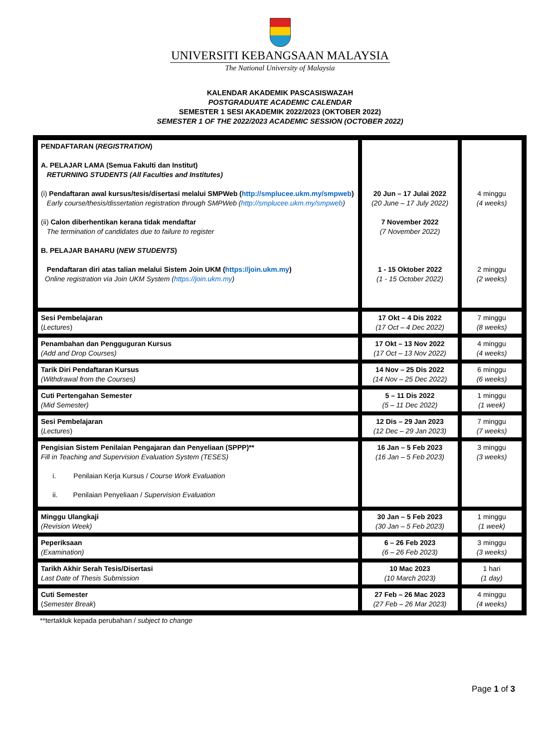UNIVERSITI KEBANGSAAN MALAYSIA
The National University of Malaysia
KALENDAR AKADEMIK PASCASISWAZAH
POSTGRADUATE ACADEMIC CALENDAR
SEMESTER 1 SESI AKADEMIK 2022/2023 (OKTOBER 2022)
SEMESTER 1 OF THE 2022/2023 ACADEMIC SESSION (OCTOBER 2022)
| PENDAFTARAN ( REGISTRATION ) A. PELAJAR LAMA (Semua Fakulti dan Institut) RETURNING STUDENTS (All Faculties and Institutes) (i) Pendaftaran awal kursus/tesis/disertasi melalui SMPWeb ( http://smplucee.ukm.my/smpweb ) Early course/thesis/dissertation registration through SMPWeb ( http://smplucee.ukm.my/smpweb ) (ii) Calon diberhentikan kerana tidak mendaftar The termination of candidates due to failure to register B. PELAJAR BAHARU ( NEW STUDENTS ) Pendaftaran diri atas talian melalui Sistem Join UKM ( https://join.ukm.my ) Online registration via Join UKM System ( https://join.ukm.my ) | 20 Jun – 17 Julai 2022 (20 June – 17 July 2022) 7 November 2022 (7 November 2022) 1 - 15 Oktober 2022 (1 - 15 October 2022) | 4 minggu (4 weeks) 2 minggu (2 weeks) |
| Sesi Pembelajaran ( Lectures ) | 17 Okt – 4 Dis 2022 (17 Oct – 4 Dec 2022) | 7 minggu (8 weeks) |
| Penambahan dan Pengguguran Kursus (Add and Drop Courses) | 17 Okt – 13 Nov 2022 (17 Oct – 13 Nov 2022) | 4 minggu (4 weeks) |
| Tarik Diri Pendaftaran Kursus (Withdrawal from the Courses) | 14 Nov – 25 Dis 2022 (14 Nov – 25 Dec 2022) | 6 minggu (6 weeks) |
| Cuti Pertengahan Semester (Mid Semester) | 5 – 11 Dis 2022 (5 – 11 Dec 2022) | 1 minggu (1 week) |
| Sesi Pembelajaran ( Lectures ) | 12 Dis – 29 Jan 2023 (12 Dec – 29 Jan 2023) | 7 minggu (7 weeks) |
| Pengisian Sistem Penilaian Pengajaran dan Penyeliaan (SPPP)** Fill in Teaching and Supervision Evaluation System (TESES) i. Penilaian Kerja Kursus / Course Work Evaluation ii. Penilaian Penyeliaan / Supervision Evaluation | 16 Jan – 5 Feb 2023 (16 Jan – 5 Feb 2023) | 3 minggu (3 weeks) |
| Minggu Ulangkaji (Revision Week) | 30 Jan – 5 Feb 2023 (30 Jan – 5 Feb 2023) | 1 minggu (1 week) |
| Peperiksaan (Examination) | 6 – 26 Feb 2023 (6 – 26 Feb 2023) | 3 minggu (3 weeks) |
| Tarikh Akhir Serah Tesis/Disertasi Last Date of Thesis Submission | 10 Mac 2023 (10 March 2023) | 1 hari (1 day) |
| Cuti Semester ( Semester Break ) | 27 Feb – 26 Mac 2023 (27 Feb – 26 Mar 2023) | 4 minggu (4 weeks) |
**tertakluk kepada perubahan / subject to change
Page 1 of 3